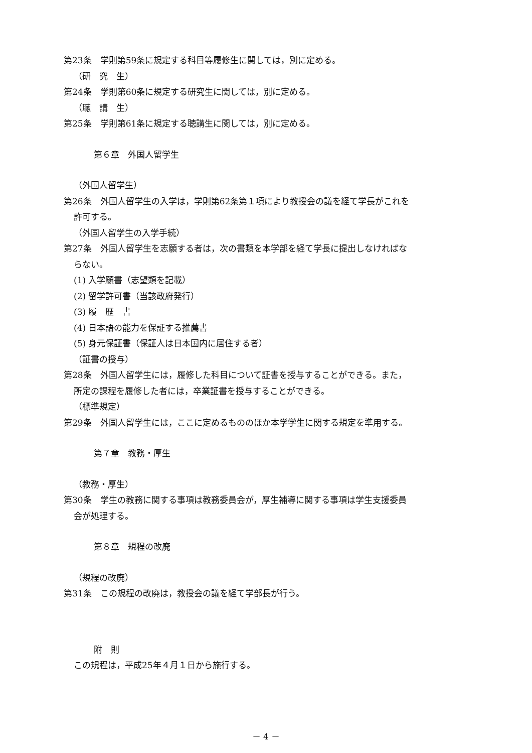第23条　学則第59条に規定する科目等履修生に関しては，別に定める。
（研　究　生）
第24条　学則第60条に規定する研究生に関しては，別に定める。
（聴　講　生）
第25条　学則第61条に規定する聴講生に関しては，別に定める。
第６章　外国人留学生
（外国人留学生）
第26条　外国人留学生の入学は，学則第62条第１項により教授会の議を経て学長がこれを
許可する。
（外国人留学生の入学手続）
第27条　外国人留学生を志願する者は，次の書類を本学部を経て学長に提出しなければな
らない。
(1) 入学願書（志望類を記載）
(2) 留学許可書（当該政府発行）
(3) 履　歴　書
(4) 日本語の能力を保証する推薦書
(5) 身元保証書（保証人は日本国内に居住する者）
（証書の授与）
第28条　外国人留学生には，履修した科目について証書を授与することができる。また，
所定の課程を履修した者には，卒業証書を授与することができる。
（標準規定）
第29条　外国人留学生には，ここに定めるもののほか本学学生に関する規定を準用する。
第７章　教務・厚生
（教務・厚生）
第30条　学生の教務に関する事項は教務委員会が，厚生補導に関する事項は学生支援委員
会が処理する。
第８章　規程の改廃
（規程の改廃）
第31条　この規程の改廃は，教授会の議を経て学部長が行う。
附　則
この規程は，平成25年４月１日から施行する。
－ 4 －